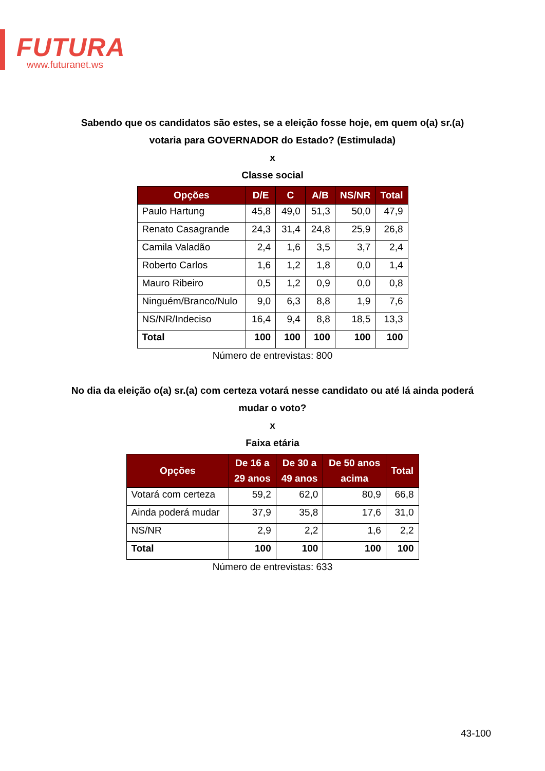FUTURA
www.futuranet.ws
Sabendo que os candidatos são estes, se a eleição fosse hoje, em quem o(a) sr.(a) votaria para GOVERNADOR do Estado? (Estimulada)
x
Classe social
| Opções | D/E | C | A/B | NS/NR | Total |
| --- | --- | --- | --- | --- | --- |
| Paulo Hartung | 45,8 | 49,0 | 51,3 | 50,0 | 47,9 |
| Renato Casagrande | 24,3 | 31,4 | 24,8 | 25,9 | 26,8 |
| Camila Valadão | 2,4 | 1,6 | 3,5 | 3,7 | 2,4 |
| Roberto Carlos | 1,6 | 1,2 | 1,8 | 0,0 | 1,4 |
| Mauro Ribeiro | 0,5 | 1,2 | 0,9 | 0,0 | 0,8 |
| Ninguém/Branco/Nulo | 9,0 | 6,3 | 8,8 | 1,9 | 7,6 |
| NS/NR/Indeciso | 16,4 | 9,4 | 8,8 | 18,5 | 13,3 |
| Total | 100 | 100 | 100 | 100 | 100 |
Número de entrevistas: 800
No dia da eleição o(a) sr.(a) com certeza votará nesse candidato ou até lá ainda poderá mudar o voto?
x
Faixa etária
| Opções | De 16 a 29 anos | De 30 a 49 anos | De 50 anos acima | Total |
| --- | --- | --- | --- | --- |
| Votará com certeza | 59,2 | 62,0 | 80,9 | 66,8 |
| Ainda poderá mudar | 37,9 | 35,8 | 17,6 | 31,0 |
| NS/NR | 2,9 | 2,2 | 1,6 | 2,2 |
| Total | 100 | 100 | 100 | 100 |
Número de entrevistas: 633
43-100